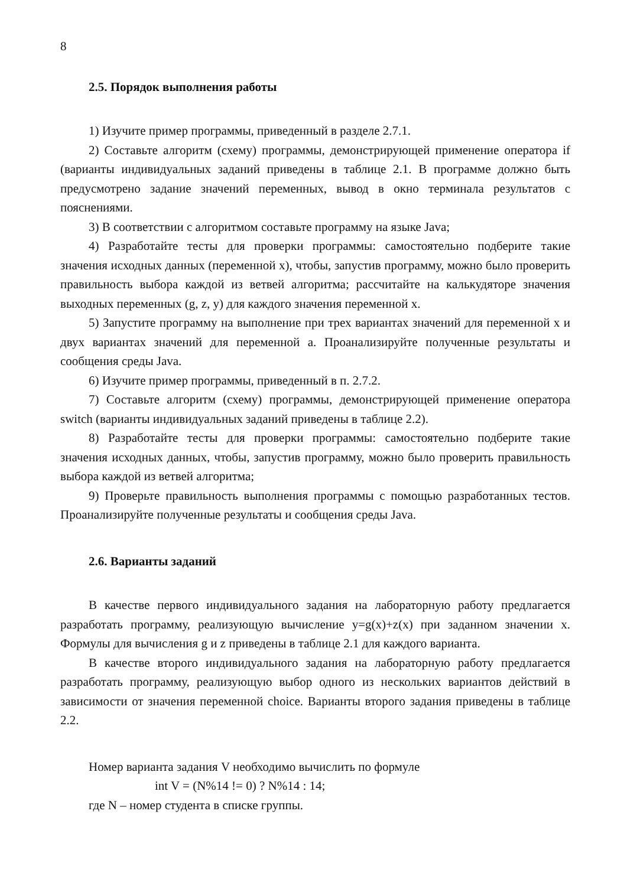8
2.5. Порядок выполнения работы
1) Изучите пример программы, приведенный в разделе 2.7.1.
2) Составьте алгоритм (схему) программы, демонстрирующей применение оператора if (варианты индивидуальных заданий приведены в таблице 2.1. В программе должно быть предусмотрено задание значений переменных, вывод в окно терминала результатов с пояснениями.
3) В соответствии с алгоритмом составьте программу на языке Java;
4) Разработайте тесты для проверки программы: самостоятельно подберите такие значения исходных данных (переменной x), чтобы, запустив программу, можно было проверить правильность выбора каждой из ветвей алгоритма; рассчитайте на калькудяторе значения выходных переменных (g, z, y) для каждого значения переменной x.
5) Запустите программу на выполнение при трех вариантах значений для переменной x и двух вариантах значений для переменной a. Проанализируйте полученные результаты и сообщения среды Java.
6) Изучите пример программы, приведенный в п. 2.7.2.
7) Составьте алгоритм (схему) программы, демонстрирующей применение оператора switch (варианты индивидуальных заданий приведены в таблице 2.2).
8) Разработайте тесты для проверки программы: самостоятельно подберите такие значения исходных данных, чтобы, запустив программу, можно было проверить правильность выбора каждой из ветвей алгоритма;
9) Проверьте правильность выполнения программы с помощью разработанных тестов. Проанализируйте полученные результаты и сообщения среды Java.
2.6. Варианты заданий
В качестве первого индивидуального задания на лабораторную работу предлагается разработать программу, реализующую вычисление y=g(x)+z(x) при заданном значении x. Формулы для вычисления g и z приведены в таблице 2.1 для каждого варианта.
В качестве второго индивидуального задания на лабораторную работу предлагается разработать программу, реализующую выбор одного из нескольких вариантов действий в зависимости от значения переменной choice. Варианты второго задания приведены в таблице 2.2.
Номер варианта задания V необходимо вычислить по формуле
int V = (N%14 != 0) ? N%14 : 14;
где N – номер студента в списке группы.